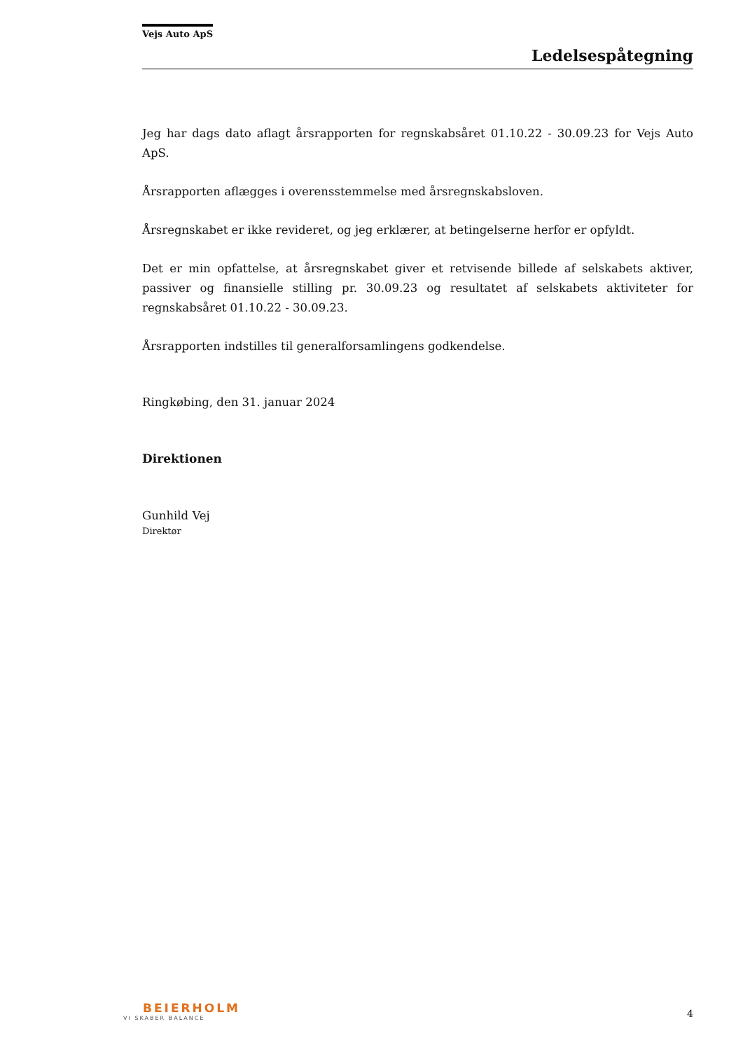Vejs Auto ApS
Ledelsespåtegning
Jeg har dags dato aflagt årsrapporten for regnskabsåret 01.10.22 - 30.09.23 for Vejs Auto ApS.
Årsrapporten aflægges i overensstemmelse med årsregnskabsloven.
Årsregnskabet er ikke revideret, og jeg erklærer, at betingelserne herfor er opfyldt.
Det er min opfattelse, at årsregnskabet giver et retvisende billede af selskabets aktiver, passiver og finansielle stilling pr. 30.09.23 og resultatet af selskabets aktiviteter for regnskabsåret 01.10.22 - 30.09.23.
Årsrapporten indstilles til generalforsamlingens godkendelse.
Ringkøbing, den 31. januar 2024
Direktionen
Gunhild Vej
Direktør
BEIERHOLM
VI SKABER BALANCE
4